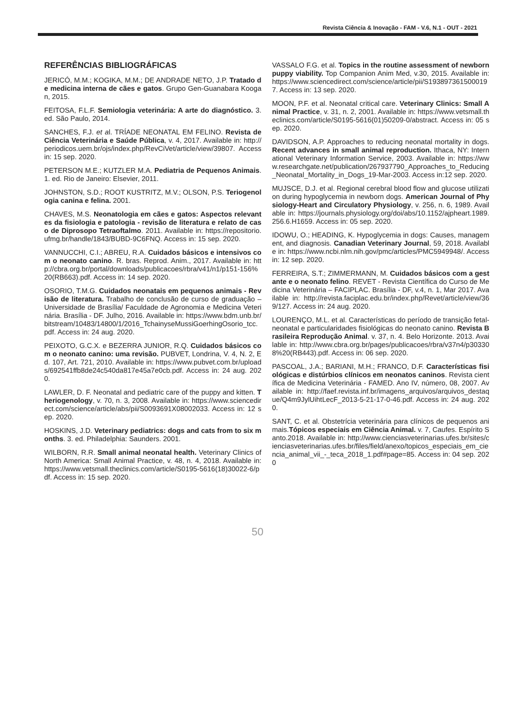Revista Ciência & Inovação - FAM - V.6, N.1 - OUT - 2021
REFERÊNCIAS BIBLIOGRÁFICAS
JERICÓ, M.M.; KOGIKA, M.M.; DE ANDRADE NETO, J.P. Tratado de medicina interna de cães e gatos. Grupo Gen-Guanabara Koogan, 2015.
FEITOSA, F.L.F. Semiologia veterinária: A arte do diagnóstico. 3. ed. São Paulo, 2014.
SANCHES, F.J. et al. TRÍADE NEONATAL EM FELINO. Revista de Ciência Veterinária e Saúde Pública, v. 4, 2017. Available in: http://periodicos.uem.br/ojs/index.php/RevCiVet/article/view/39807. Access in: 15 sep. 2020.
PETERSON M.E.; KUTZLER M.A. Pediatria de Pequenos Animais. 1. ed. Rio de Janeiro: Elsevier, 2011.
JOHNSTON, S.D.; ROOT KUSTRITZ, M.V.; OLSON, P.S. Teriogenologia canina e felina. 2001.
CHAVES, M.S. Neonatologia em cães e gatos: Aspectos relevantes da fisiologia e patologia - revisão de literatura e relato de caso de Diprosopo Tetraoftalmo. 2011. Available in: https://repositorio.ufmg.br/handle/1843/BUBD-9C6FNQ. Access in: 15 sep. 2020.
VANNUCCHI, C.I.; ABREU, R.A. Cuidados básicos e intensivos com o neonato canino. R. bras. Reprod. Anim., 2017. Available in: http://cbra.org.br/portal/downloads/publicacoes/rbra/v41/n1/p151-156%20(RB663).pdf. Access in: 14 sep. 2020.
OSORIO, T.M.G. Cuidados neonatais em pequenos animais - Revisão de literatura. Trabalho de conclusão de curso de graduação – Universidade de Brasília/ Faculdade de Agronomia e Medicina Veterinária. Brasília - DF. Julho, 2016. Available in: https://www.bdm.unb.br/bitstream/10483/14800/1/2016_TchainyseMussiGoerhingOsorio_tcc.pdf. Access in: 24 aug. 2020.
PEIXOTO, G.C.X. e BEZERRA JUNIOR, R.Q. Cuidados básicos com o neonato canino: uma revisão. PUBVET, Londrina, V. 4, N. 2, Ed. 107, Art. 721, 2010. Available in: https://www.pubvet.com.br/uploads/692541ffb8de24c540da817e45a7e0cb.pdf. Access in: 24 aug. 2020.
LAWLER, D. F. Neonatal and pediatric care of the puppy and kitten. Theriogenology, v. 70, n. 3, 2008. Available in: https://www.sciencedirect.com/science/article/abs/pii/S0093691X08002033. Access in: 12 sep. 2020.
HOSKINS, J.D. Veterinary pediatrics: dogs and cats from to six months. 3. ed. Philadelphia: Saunders. 2001.
WILBORN, R.R. Small animal neonatal health. Veterinary Clinics of North America: Small Animal Practice, v. 48, n. 4, 2018. Available in: https://www.vetsmall.theclinics.com/article/S0195-5616(18)30022-6/pdf. Access in: 15 sep. 2020.
VASSALO F.G. et al. Topics in the routine assessment of newborn puppy viability. Top Companion Anim Med, v.30, 2015. Available in: https://www.sciencedirect.com/science/article/pii/S1938973615000197. Access in: 13 sep. 2020.
MOON, P.F. et al. Neonatal critical care. Veterinary Clinics: Small Animal Practice, v. 31, n. 2, 2001. Available in: https://www.vetsmall.theclinics.com/article/S0195-5616(01)50209-0/abstract. Access in: 05 sep. 2020.
DAVIDSON, A.P. Approaches to reducing neonatal mortality in dogs. Recent advances in small animal reproduction. Ithaca, NY: International Veterinary Information Service, 2003. Available in: https://www.researchgate.net/publication/267937790_Approaches_to_Reducing_Neonatal_Mortality_in_Dogs_19-Mar-2003. Access in:12 sep. 2020.
MUJSCE, D.J. et al. Regional cerebral blood flow and glucose utilization during hypoglycemia in newborn dogs. American Journal of Physiology-Heart and Circulatory Physiology, v. 256, n. 6, 1989. Available in: https://journals.physiology.org/doi/abs/10.1152/ajpheart.1989.256.6.H1659. Access in: 05 sep. 2020.
IDOWU, O.; HEADING, K. Hypoglycemia in dogs: Causes, management, and diagnosis. Canadian Veterinary Journal, 59, 2018. Available in: https://www.ncbi.nlm.nih.gov/pmc/articles/PMC5949948/. Access in: 12 sep. 2020.
FERREIRA, S.T.; ZIMMERMANN, M. Cuidados básicos com a gestante e o neonato felino. REVET - Revista Científica do Curso de Medicina Veterinária – FACIPLAC. Brasília - DF, v.4, n. 1, Mar 2017. Available in: http://revista.faciplac.edu.br/index.php/Revet/article/view/369/127. Access in: 24 aug. 2020.
LOURENÇO, M.L. et al. Características do período de transição fetal-neonatal e particularidades fisiológicas do neonato canino. Revista Brasileira Reprodução Animal. v. 37, n. 4. Belo Horizonte. 2013. Available in: http://www.cbra.org.br/pages/publicacoes/rbra/v37n4/p303308%20(RB443).pdf. Access in: 06 sep. 2020.
PASCOAL, J.A.; BARIANI, M.H.; FRANCO, D.F. Características fisiológicas e distúrbios clínicos em neonatos caninos. Revista científica de Medicina Veterinária - FAMED. Ano IV, número, 08, 2007. Available in: http://faef.revista.inf.br/imagens_arquivos/arquivos_destaque/Q4m9JylUihtLecF_2013-5-21-17-0-46.pdf. Access in: 24 aug. 2020.
SANT, C. et al. Obstetrícia veterinária para clínicos de pequenos animais.Tópicos especiais em Ciência Animal. v. 7, Caufes. Espírito Santo.2018. Available in: http://www.cienciasveterinarias.ufes.br/sites/cienciasveterinarias.ufes.br/files/field/anexo/topicos_especiais_em_ciencia_animal_vii_-_teca_2018_1.pdf#page=85. Access in: 04 sep. 2020
50